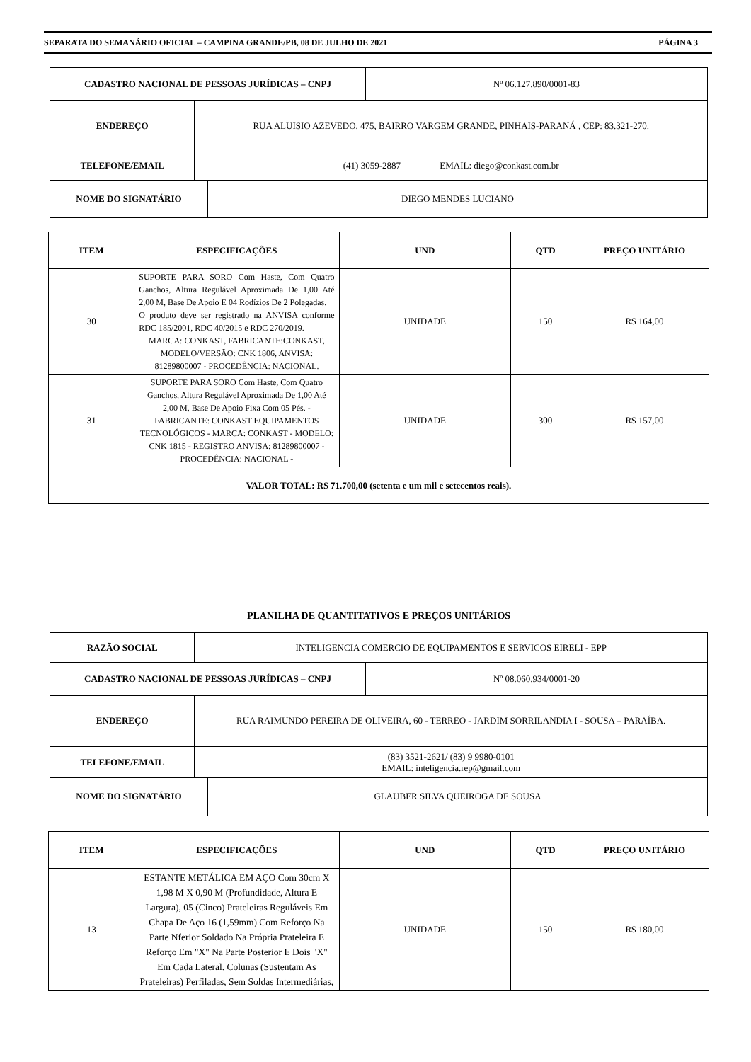SEPARATA DO SEMANÁRIO OFICIAL – CAMPINA GRANDE/PB, 08 DE JULHO DE 2021 PÁGINA 3
| CADASTRO NACIONAL DE PESSOAS JURÍDICAS – CNPJ | Nº 06.127.890/0001-83 |
| ENDEREÇO | RUA ALUISIO AZEVEDO, 475, BAIRRO VARGEM GRANDE, PINHAIS-PARANÁ , CEP: 83.321-270. |
| TELEFONE/EMAIL | (41) 3059-2887 EMAIL: diego@conkast.com.br |
| NOME DO SIGNATÁRIO | DIEGO MENDES LUCIANO |
| ITEM | ESPECIFICAÇÕES | UND | QTD | PREÇO UNITÁRIO |
| --- | --- | --- | --- | --- |
| 30 | SUPORTE PARA SORO Com Haste, Com Quatro Ganchos, Altura Regulável Aproximada De 1,00 Até 2,00 M, Base De Apoio E 04 Rodízios De 2 Polegadas. O produto deve ser registrado na ANVISA conforme RDC 185/2001, RDC 40/2015 e RDC 270/2019. MARCA: CONKAST, FABRICANTE:CONKAST, MODELO/VERSÃO: CNK 1806, ANVISA: 81289800007 - PROCEDÊNCIA: NACIONAL. | UNIDADE | 150 | R$ 164,00 |
| 31 | SUPORTE PARA SORO Com Haste, Com Quatro Ganchos, Altura Regulável Aproximada De 1,00 Até 2,00 M, Base De Apoio Fixa Com 05 Pés. - FABRICANTE: CONKAST EQUIPAMENTOS TECNOLÓGICOS - MARCA: CONKAST - MODELO: CNK 1815 - REGISTRO ANVISA: 81289800007 - PROCEDÊNCIA: NACIONAL - | UNIDADE | 300 | R$ 157,00 |
| VALOR TOTAL: R$ 71.700,00 (setenta e um mil e setecentos reais). | | | | |
PLANILHA DE QUANTITATIVOS E PREÇOS UNITÁRIOS
| RAZÃO SOCIAL | INTELIGENCIA COMERCIO DE EQUIPAMENTOS E SERVICOS EIRELI - EPP |
| CADASTRO NACIONAL DE PESSOAS JURÍDICAS – CNPJ | Nº 08.060.934/0001-20 |
| ENDEREÇO | RUA RAIMUNDO PEREIRA DE OLIVEIRA, 60 - TERREO - JARDIM SORRILANDIA I - SOUSA – PARAÍBA. |
| TELEFONE/EMAIL | (83) 3521-2621/ (83) 9 9980-0101 EMAIL: inteligencia.rep@gmail.com |
| NOME DO SIGNATÁRIO | GLAUBER SILVA QUEIROGA DE SOUSA |
| ITEM | ESPECIFICAÇÕES | UND | QTD | PREÇO UNITÁRIO |
| --- | --- | --- | --- | --- |
| 13 | ESTANTE METÁLICA EM AÇO Com 30cm X 1,98 M X 0,90 M (Profundidade, Altura E Largura), 05 (Cinco) Prateleiras Reguláveis Em Chapa De Aço 16 (1,59mm) Com Reforço Na Parte Nferior Soldado Na Própria Prateleira E Reforço Em "X" Na Parte Posterior E Dois "X" Em Cada Lateral. Colunas (Sustentam As Prateleiras) Perfiladas, Sem Soldas Intermediárias, | UNIDADE | 150 | R$ 180,00 |